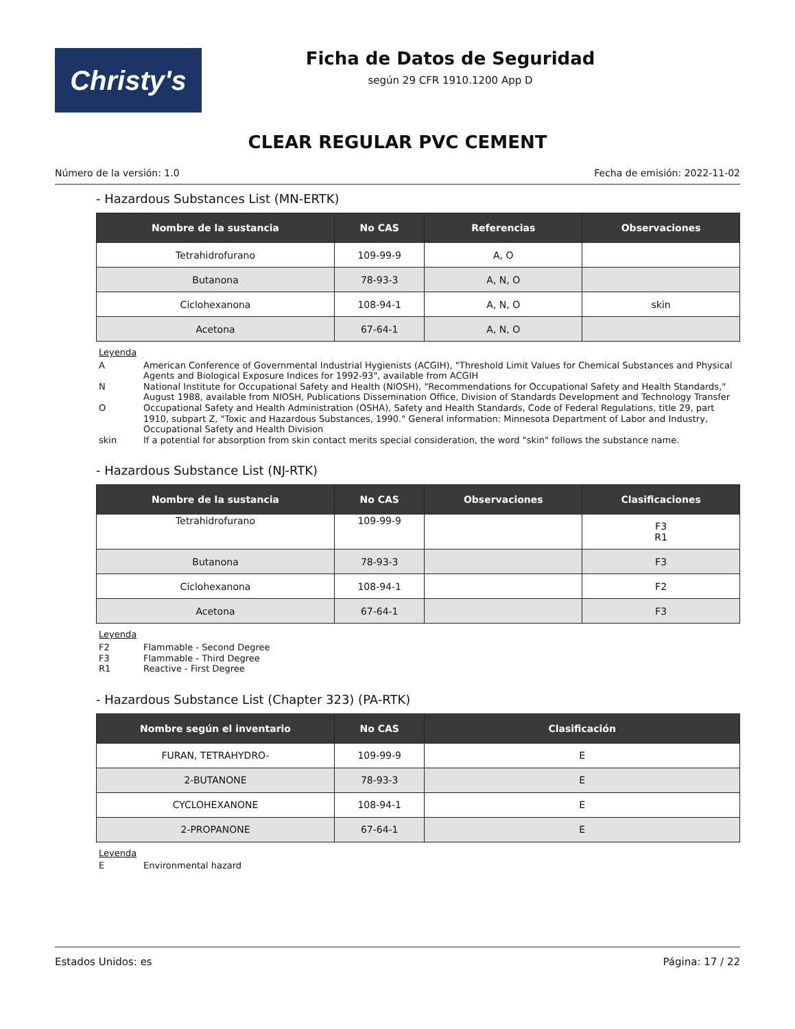Christy's
Ficha de Datos de Seguridad
según 29 CFR 1910.1200 App D
CLEAR REGULAR PVC CEMENT
Número de la versión: 1.0 Fecha de emisión: 2022-11-02
- Hazardous Substances List (MN-ERTK)
| Nombre de la sustancia | No CAS | Referencias | Observaciones |
| --- | --- | --- | --- |
| Tetrahidrofurano | 109-99-9 | A, O | |
| Butanona | 78-93-3 | A, N, O | |
| Ciclohexanona | 108-94-1 | A, N, O | skin |
| Acetona | 67-64-1 | A, N, O | |
Leyenda
A American Conference of Governmental Industrial Hygienists (ACGIH), "Threshold Limit Values for Chemical Substances and Physical Agents and Biological Exposure Indices for 1992-93", available from ACGIH
N National Institute for Occupational Safety and Health (NIOSH), "Recommendations for Occupational Safety and Health Standards," August 1988, available from NIOSH, Publications Dissemination Office, Division of Standards Development and Technology Transfer
O Occupational Safety and Health Administration (OSHA), Safety and Health Standards, Code of Federal Regulations, title 29, part 1910, subpart Z, "Toxic and Hazardous Substances, 1990." General information: Minnesota Department of Labor and Industry, Occupational Safety and Health Division
skin If a potential for absorption from skin contact merits special consideration, the word "skin" follows the substance name.
- Hazardous Substance List (NJ-RTK)
| Nombre de la sustancia | No CAS | Observaciones | Clasificaciones |
| --- | --- | --- | --- |
| Tetrahidrofurano | 109-99-9 | | F3 R1 |
| Butanona | 78-93-3 | | F3 |
| Ciclohexanona | 108-94-1 | | F2 |
| Acetona | 67-64-1 | | F3 |
Leyenda
F2 Flammable - Second Degree
F3 Flammable - Third Degree
R1 Reactive - First Degree
- Hazardous Substance List (Chapter 323) (PA-RTK)
| Nombre según el inventario | No CAS | Clasificación |
| --- | --- | --- |
| FURAN, TETRAHYDRO- | 109-99-9 | E |
| 2-BUTANONE | 78-93-3 | E |
| CYCLOHEXANONE | 108-94-1 | E |
| 2-PROPANONE | 67-64-1 | E |
Leyenda
E Environmental hazard
Estados Unidos: es Página: 17 / 22